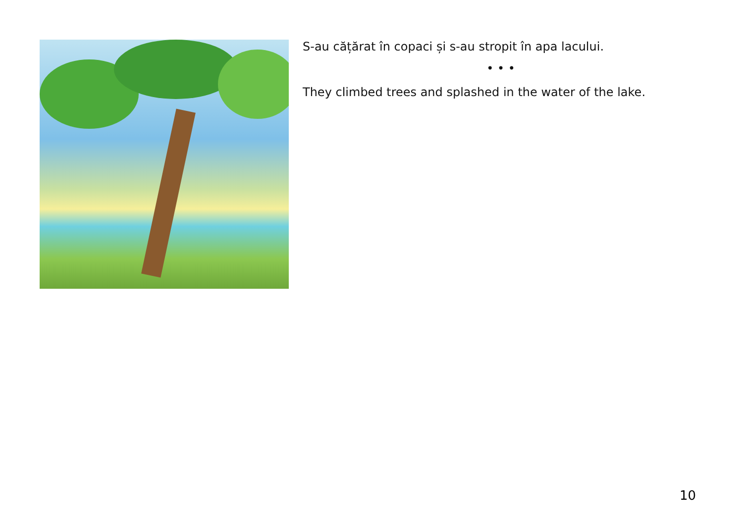S-au cățărat în copaci și s-au stropit în apa lacului.
• • •
They climbed trees and splashed in the water of the lake.
10